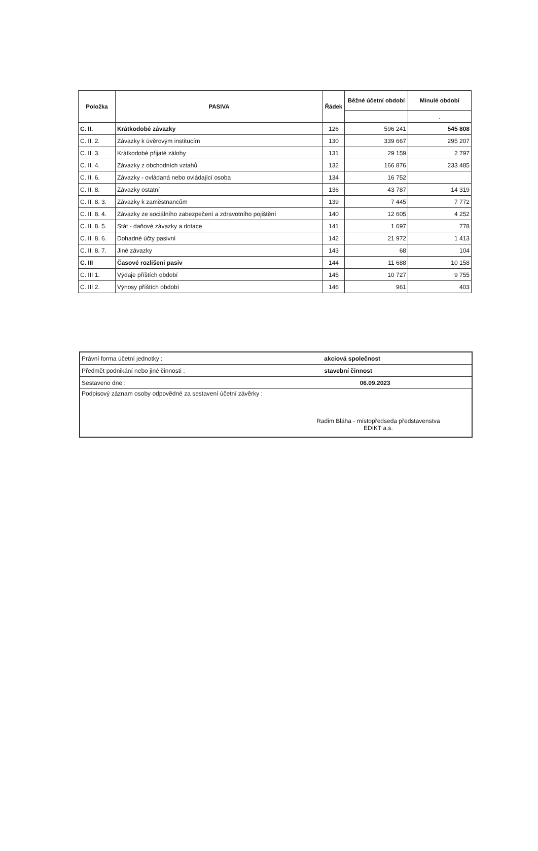| Položka | PASIVA | Řádek | Běžné účetní období | Minulé období |
| --- | --- | --- | --- | --- |
| | | | | . |
| C. II. | Krátkodobé závazky | 126 | 596 241 | 545 808 |
| C. II. 2. | Závazky k úvěrovým institucím | 130 | 339 667 | 295 207 |
| C. II. 3. | Krátkodobé přijaté zálohy | 131 | 29 159 | 2 797 |
| C. II. 4. | Závazky z obchodních vztahů | 132 | 166 876 | 233 485 |
| C. II. 6. | Závazky - ovládaná nebo ovládající osoba | 134 | 16 752 | |
| C. II. 8. | Závazky ostatní | 136 | 43 787 | 14 319 |
| C. II. 8. 3. | Závazky k zaměstnancům | 139 | 7 445 | 7 772 |
| C. II. 8. 4. | Závazky ze sociálního zabezpečení a zdravotního pojištění | 140 | 12 605 | 4 252 |
| C. II. 8. 5. | Stát - daňové závazky a dotace | 141 | 1 697 | 778 |
| C. II. 8. 6. | Dohadné účty pasivní | 142 | 21 972 | 1 413 |
| C. II. 8. 7. | Jiné závazky | 143 | 68 | 104 |
| C. III | Časové rozlišení pasiv | 144 | 11 688 | 10 158 |
| C. III 1. | Výdaje příštích období | 145 | 10 727 | 9 755 |
| C. III 2. | Výnosy příštích období | 146 | 961 | 403 |
| Právní forma účetní jednotky : | akciová společnost |
| Předmět podnikání nebo jiné činnosti : | stavební činnost |
| Sestaveno dne : | 06.09.2023 |
| Podpisový záznam osoby odpovědné za sestavení účetní závěrky : Radim Bláha - místopředseda představenstva EDIKT a.s. | |